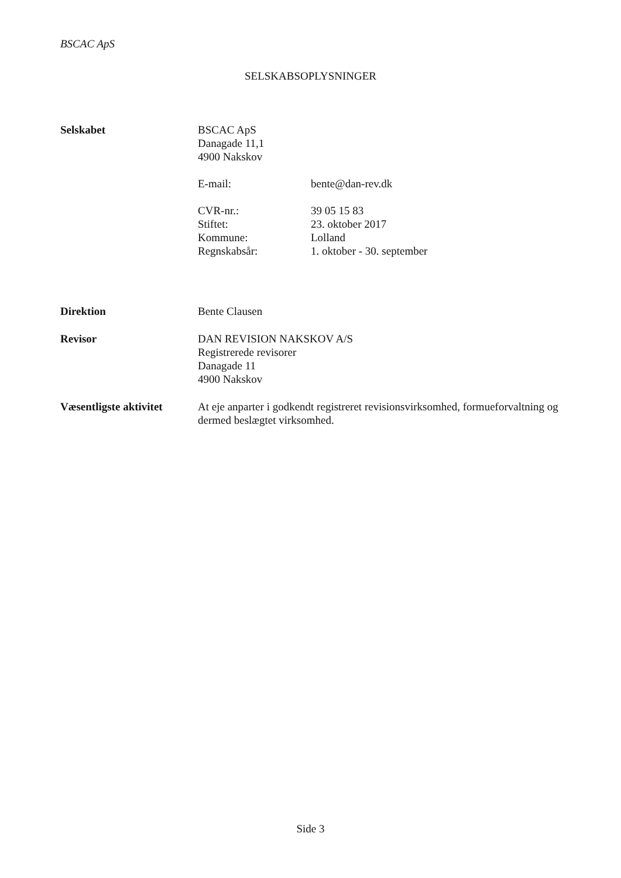BSCAC ApS
SELSKABSOPLYSNINGER
Selskabet BSCAC ApS
Danagade 11,1
4900 Nakskov
E-mail: bente@dan-rev.dk
CVR-nr.: 39 05 15 83
Stiftet: 23. oktober 2017
Kommune: Lolland
Regnskabsår: 1. oktober - 30. september
Direktion Bente Clausen
Revisor DAN REVISION NAKSKOV A/S
Registrerede revisorer
Danagade 11
4900 Nakskov
Væsentligste aktivitet
At eje anparter i godkendt registreret revisionsvirksomhed, formueforvaltning og dermed beslægtet virksomhed.
Side 3